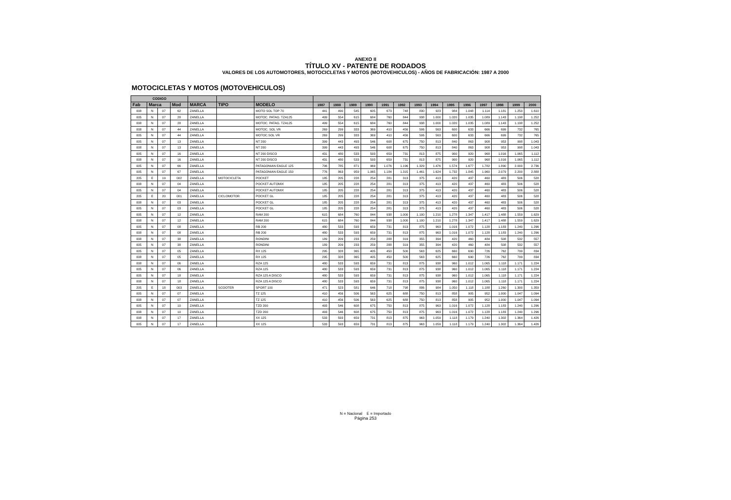ANEXO II
TÍTULO XV - PATENTE DE RODADOS
VALORES DE LOS AUTOMOTORES, MOTOCICLETAS Y MOTOS (MOTOVEHICULOS) - AÑOS DE FABRICACIÓN: 1987 A 2000
MOTOCICLETAS Y MOTOS (MOTOVEHICULOS)
| CODIGO | | | | | | | | | | | | | | | | | | | | |
| --- | --- | --- | --- | --- | --- | --- | --- | --- | --- | --- | --- | --- | --- | --- | --- | --- | --- | --- | --- | --- |
| Fab | Marca | | Mod | MARCA | TIPO | MODELO | 1987 | 1988 | 1989 | 1990 | 1991 | 1992 | 1993 | 1994 | 1995 | 1996 | 1997 | 1998 | 1999 | 2000 |
| 008 | N | 07 | 62 | ZANELLA | | MOTO SOL TOP 70 | 441 | 490 | 545 | 605 | 673 | 748 | 830 | 923 | 984 | 1.048 | 1.114 | 1.181 | 1.250 | 1.610 |
| 005 | N | 07 | 28 | ZANELLA | | MOTOC. PATAG. TZA125 | 499 | 554 | 615 | 684 | 760 | 844 | 938 | 1.000 | 1.020 | 1.035 | 1.089 | 1.143 | 1.198 | 1.252 |
| 008 | N | 07 | 28 | ZANELLA | | MOTOC. PATAG. TZA125 | 499 | 554 | 615 | 684 | 760 | 844 | 938 | 1.000 | 1.020 | 1.035 | 1.089 | 1.143 | 1.198 | 1.252 |
| 008 | N | 07 | 44 | ZANELLA | | MOTOC. SOL VR | 269 | 299 | 333 | 369 | 410 | 456 | 506 | 563 | 600 | 633 | 666 | 699 | 732 | 765 |
| 005 | N | 07 | 44 | ZANELLA | | MOTOC.SOL VR | 269 | 299 | 333 | 369 | 410 | 456 | 506 | 563 | 600 | 633 | 666 | 699 | 732 | 765 |
| 005 | N | 07 | 13 | ZANELLA | | NT 200 | 399 | 443 | 493 | 546 | 608 | 675 | 750 | 813 | 840 | 863 | 908 | 953 | 998 | 1.043 |
| 008 | N | 07 | 13 | ZANELLA | | NT 200 | 399 | 443 | 493 | 546 | 608 | 675 | 750 | 813 | 840 | 863 | 908 | 953 | 998 | 1.043 |
| 005 | N | 07 | 16 | ZANELLA | | NT 200 DISCO | 431 | 480 | 533 | 593 | 659 | 731 | 813 | 875 | 900 | 920 | 968 | 1.016 | 1.065 | 1.112 |
| 008 | N | 07 | 16 | ZANELLA | | NT 200 DISCO | 431 | 480 | 533 | 593 | 659 | 731 | 813 | 875 | 900 | 920 | 968 | 1.016 | 1.065 | 1.112 |
| 005 | N | 07 | 66 | ZANELLA | | PATAGONIAN EAGLE 125 | 706 | 785 | 871 | 969 | 1.076 | 1.196 | 1.329 | 1.476 | 1.574 | 1.677 | 1.782 | 1.890 | 2.000 | 2.736 |
| 005 | N | 07 | 67 | ZANELLA | | PATAGONIAN EAGLE 150 | 776 | 863 | 959 | 1.065 | 1.184 | 1.315 | 1.461 | 1.624 | 1.732 | 1.845 | 1.960 | 2.079 | 2.200 | 2.888 |
| 205 | E | 19 | 002 | ZANELLA | MOTOCICLETA | POCKET | 185 | 205 | 228 | 254 | 281 | 313 | 375 | 413 | 420 | 437 | 460 | 483 | 506 | 528 |
| 008 | N | 07 | 04 | ZANELLA | | POCKET AUTOMIX | 185 | 205 | 228 | 254 | 281 | 313 | 375 | 413 | 420 | 437 | 460 | 483 | 506 | 528 |
| 005 | N | 07 | 04 | ZANELLA | | POCKET AUTOMIX | 185 | 205 | 228 | 254 | 281 | 313 | 375 | 413 | 420 | 437 | 460 | 483 | 506 | 528 |
| 205 | E | 20 | 001 | ZANELLA | CICLOMOTOR | POCKET GL | 185 | 205 | 228 | 254 | 281 | 313 | 375 | 413 | 420 | 437 | 460 | 483 | 506 | 528 |
| 008 | N | 07 | 03 | ZANELLA | | POCKET GL | 185 | 205 | 228 | 254 | 281 | 313 | 375 | 413 | 420 | 437 | 460 | 483 | 506 | 528 |
| 005 | N | 07 | 03 | ZANELLA | | POCKET GL | 185 | 205 | 228 | 254 | 281 | 313 | 375 | 413 | 420 | 437 | 460 | 483 | 506 | 528 |
| 005 | N | 07 | 12 | ZANELLA | | RAM 200 | 615 | 684 | 760 | 844 | 938 | 1.000 | 1.100 | 1.210 | 1.278 | 1.347 | 1.417 | 1.488 | 1.559 | 1.629 |
| 008 | N | 07 | 12 | ZANELLA | | RAM 200 | 615 | 684 | 760 | 844 | 938 | 1.000 | 1.100 | 1.210 | 1.278 | 1.347 | 1.417 | 1.488 | 1.559 | 1.629 |
| 005 | N | 07 | 08 | ZANELLA | | RB 200 | 480 | 533 | 593 | 659 | 731 | 813 | 875 | 963 | 1.016 | 1.072 | 1.128 | 1.183 | 1.240 | 1.296 |
| 008 | N | 07 | 08 | ZANELLA | | RB 200 | 480 | 533 | 593 | 659 | 731 | 813 | 875 | 963 | 1.016 | 1.072 | 1.128 | 1.183 | 1.240 | 1.296 |
| 008 | N | 07 | 38 | ZANELLA | | RONDINI | 189 | 209 | 233 | 259 | 288 | 319 | 355 | 394 | 420 | 460 | 484 | 508 | 532 | 557 |
| 005 | N | 07 | 38 | ZANELLA | | RONDINI | 189 | 209 | 233 | 259 | 288 | 319 | 355 | 394 | 420 | 460 | 484 | 508 | 532 | 557 |
| 005 | N | 07 | 05 | ZANELLA | | RX 125 | 295 | 328 | 365 | 405 | 450 | 500 | 563 | 625 | 660 | 690 | 726 | 762 | 799 | 834 |
| 008 | N | 07 | 05 | ZANELLA | | RX 125 | 295 | 328 | 365 | 405 | 450 | 500 | 563 | 625 | 660 | 690 | 726 | 762 | 799 | 834 |
| 008 | N | 07 | 06 | ZANELLA | | RZA 125 | 480 | 533 | 593 | 659 | 731 | 813 | 875 | 938 | 960 | 1.012 | 1.065 | 1.118 | 1.171 | 1.224 |
| 005 | N | 07 | 06 | ZANELLA | | RZA 125 | 480 | 533 | 593 | 659 | 731 | 813 | 875 | 938 | 960 | 1.012 | 1.065 | 1.118 | 1.171 | 1.224 |
| 005 | N | 07 | 18 | ZANELLA | | RZA 125 A DISCO | 480 | 533 | 593 | 659 | 731 | 813 | 875 | 938 | 960 | 1.012 | 1.065 | 1.118 | 1.171 | 1.224 |
| 008 | N | 07 | 18 | ZANELLA | | RZA 125 A DISCO | 480 | 533 | 593 | 659 | 731 | 813 | 875 | 938 | 960 | 1.012 | 1.065 | 1.118 | 1.171 | 1.224 |
| 205 | E | 18 | 003 | ZANELLA | SCOOTER | SPORT 100 | 471 | 523 | 581 | 646 | 718 | 798 | 886 | 984 | 1.050 | 1.118 | 1.188 | 1.260 | 1.300 | 1.359 |
| 005 | N | 07 | 07 | ZANELLA | | TZ 125 | 410 | 456 | 506 | 563 | 625 | 688 | 750 | 813 | 858 | 905 | 952 | 1.000 | 1.047 | 1.094 |
| 008 | N | 07 | 07 | ZANELLA | | TZ 125 | 410 | 456 | 506 | 563 | 625 | 688 | 750 | 813 | 858 | 905 | 952 | 1.000 | 1.047 | 1.094 |
| 005 | N | 07 | 10 | ZANELLA | | TZD 200 | 493 | 546 | 608 | 675 | 750 | 813 | 875 | 963 | 1.016 | 1.072 | 1.128 | 1.183 | 1.240 | 1.296 |
| 008 | N | 07 | 10 | ZANELLA | | TZD 200 | 493 | 546 | 608 | 675 | 750 | 813 | 875 | 963 | 1.016 | 1.072 | 1.128 | 1.183 | 1.240 | 1.296 |
| 008 | N | 07 | 17 | ZANELLA | | XX 125 | 533 | 593 | 659 | 731 | 813 | 875 | 963 | 1.059 | 1.118 | 1.179 | 1.240 | 1.302 | 1.364 | 1.426 |
| 005 | N | 07 | 17 | ZANELLA | | XX 125 | 533 | 593 | 659 | 731 | 813 | 875 | 963 | 1.059 | 1.118 | 1.179 | 1.240 | 1.302 | 1.364 | 1.426 |
N = Nacional E = Importado
Página 253